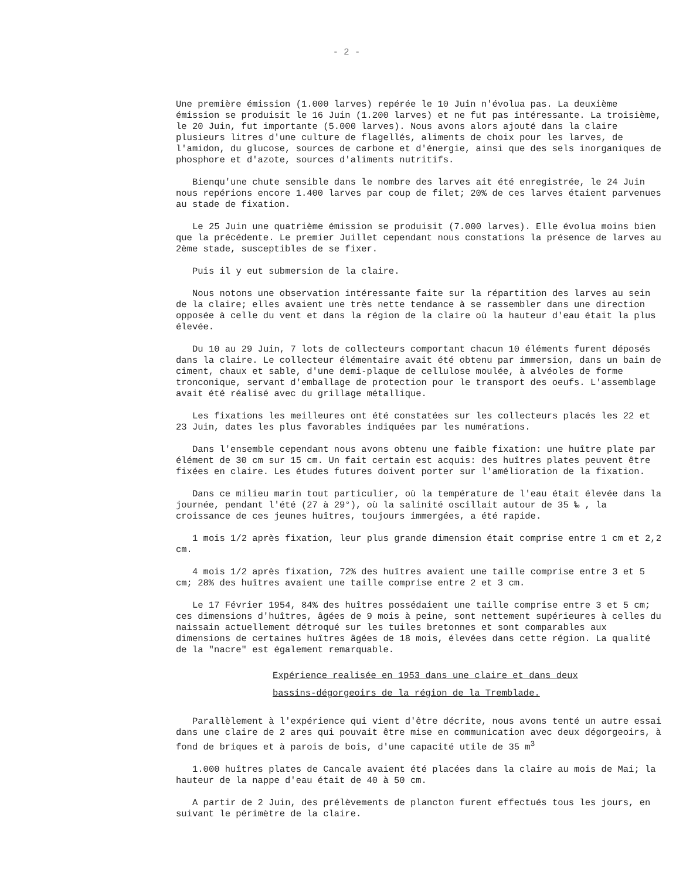- 2 -
Une première émission (1.000 larves) repérée le 10 Juin n'évolua pas. La deuxième émission se produisit le 16 Juin (1.200 larves) et ne fut pas intéressante. La troisième, le 20 Juin, fut importante (5.000 larves). Nous avons alors ajouté dans la claire plusieurs litres d'une culture de flagellés, aliments de choix pour les larves, de l'amidon, du glucose, sources de carbone et d'énergie, ainsi que des sels inorganiques de phosphore et d'azote, sources d'aliments nutritifs.
Bienqu'une chute sensible dans le nombre des larves ait été enregistrée, le 24 Juin nous repérions encore 1.400 larves par coup de filet; 20% de ces larves étaient parvenues au stade de fixation.
Le 25 Juin une quatrième émission se produisit (7.000 larves). Elle évolua moins bien que la précédente. Le premier Juillet cependant nous constations la présence de larves au 2ème stade, susceptibles de se fixer.
Puis il y eut submersion de la claire.
Nous notons une observation intéressante faite sur la répartition des larves au sein de la claire; elles avaient une très nette tendance à se rassembler dans une direction opposée à celle du vent et dans la région de la claire où la hauteur d'eau était la plus élevée.
Du 10 au 29 Juin, 7 lots de collecteurs comportant chacun 10 éléments furent déposés dans la claire. Le collecteur élémentaire avait été obtenu par immersion, dans un bain de ciment, chaux et sable, d'une demi-plaque de cellulose moulée, à alvéoles de forme tronconique, servant d'emballage de protection pour le transport des oeufs. L'assemblage avait été réalisé avec du grillage métallique.
Les fixations les meilleures ont été constatées sur les collecteurs placés les 22 et 23 Juin, dates les plus favorables indiquées par les numérations.
Dans l'ensemble cependant nous avons obtenu une faible fixation: une huître plate par élément de 30 cm sur 15 cm. Un fait certain est acquis: des huîtres plates peuvent être fixées en claire. Les études futures doivent porter sur l'amélioration de la fixation.
Dans ce milieu marin tout particulier, où la température de l'eau était élevée dans la journée, pendant l'été (27 à 29°), où la salinité oscillait autour de 35 ‰ , la croissance de ces jeunes huîtres, toujours immergées, a été rapide.
1 mois 1/2 après fixation, leur plus grande dimension était comprise entre 1 cm et 2,2 cm.
4 mois 1/2 après fixation, 72% des huîtres avaient une taille comprise entre 3 et 5 cm; 28% des huîtres avaient une taille comprise entre 2 et 3 cm.
Le 17 Février 1954, 84% des huîtres possédaient une taille comprise entre 3 et 5 cm; ces dimensions d'huîtres, âgées de 9 mois à peine, sont nettement supérieures à celles du naissain actuellement détroqué sur les tuiles bretonnes et sont comparables aux dimensions de certaines huîtres âgées de 18 mois, élevées dans cette région. La qualité de la "nacre" est également remarquable.
Expérience realisée en 1953 dans une claire et dans deux
bassins-dégorgeoirs de la région de la Tremblade.
Parallèlement à l'expérience qui vient d'être décrite, nous avons tenté un autre essai dans une claire de 2 ares qui pouvait être mise en communication avec deux dégorgeoirs, à fond de briques et à parois de bois, d'une capacité utile de 35 m<sup>3</sup>
1.000 huîtres plates de Cancale avaient été placées dans la claire au mois de Mai; la hauteur de la nappe d'eau était de 40 à 50 cm.
A partir de 2 Juin, des prélèvements de plancton furent effectués tous les jours, en suivant le périmètre de la claire.